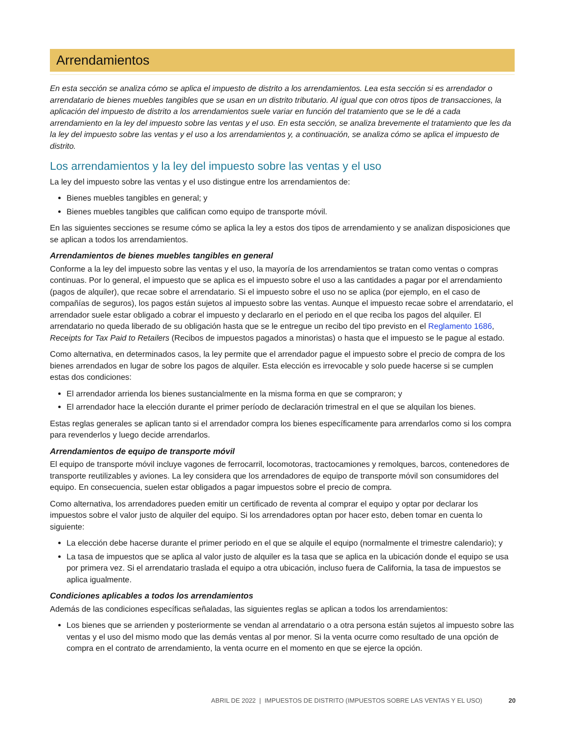Arrendamientos
En esta sección se analiza cómo se aplica el impuesto de distrito a los arrendamientos. Lea esta sección si es arrendador o arrendatario de bienes muebles tangibles que se usan en un distrito tributario. Al igual que con otros tipos de transacciones, la aplicación del impuesto de distrito a los arrendamientos suele variar en función del tratamiento que se le dé a cada arrendamiento en la ley del impuesto sobre las ventas y el uso. En esta sección, se analiza brevemente el tratamiento que les da la ley del impuesto sobre las ventas y el uso a los arrendamientos y, a continuación, se analiza cómo se aplica el impuesto de distrito.
Los arrendamientos y la ley del impuesto sobre las ventas y el uso
La ley del impuesto sobre las ventas y el uso distingue entre los arrendamientos de:
Bienes muebles tangibles en general; y
Bienes muebles tangibles que califican como equipo de transporte móvil.
En las siguientes secciones se resume cómo se aplica la ley a estos dos tipos de arrendamiento y se analizan disposiciones que se aplican a todos los arrendamientos.
Arrendamientos de bienes muebles tangibles en general
Conforme a la ley del impuesto sobre las ventas y el uso, la mayoría de los arrendamientos se tratan como ventas o compras continuas. Por lo general, el impuesto que se aplica es el impuesto sobre el uso a las cantidades a pagar por el arrendamiento (pagos de alquiler), que recae sobre el arrendatario. Si el impuesto sobre el uso no se aplica (por ejemplo, en el caso de compañías de seguros), los pagos están sujetos al impuesto sobre las ventas. Aunque el impuesto recae sobre el arrendatario, el arrendador suele estar obligado a cobrar el impuesto y declararlo en el periodo en el que reciba los pagos del alquiler. El arrendatario no queda liberado de su obligación hasta que se le entregue un recibo del tipo previsto en el Reglamento 1686, Receipts for Tax Paid to Retailers (Recibos de impuestos pagados a minoristas) o hasta que el impuesto se le pague al estado.
Como alternativa, en determinados casos, la ley permite que el arrendador pague el impuesto sobre el precio de compra de los bienes arrendados en lugar de sobre los pagos de alquiler. Esta elección es irrevocable y solo puede hacerse si se cumplen estas dos condiciones:
El arrendador arrienda los bienes sustancialmente en la misma forma en que se compraron; y
El arrendador hace la elección durante el primer período de declaración trimestral en el que se alquilan los bienes.
Estas reglas generales se aplican tanto si el arrendador compra los bienes específicamente para arrendarlos como si los compra para revenderlos y luego decide arrendarlos.
Arrendamientos de equipo de transporte móvil
El equipo de transporte móvil incluye vagones de ferrocarril, locomotoras, tractocamiones y remolques, barcos, contenedores de transporte reutilizables y aviones. La ley considera que los arrendadores de equipo de transporte móvil son consumidores del equipo. En consecuencia, suelen estar obligados a pagar impuestos sobre el precio de compra.
Como alternativa, los arrendadores pueden emitir un certificado de reventa al comprar el equipo y optar por declarar los impuestos sobre el valor justo de alquiler del equipo. Si los arrendadores optan por hacer esto, deben tomar en cuenta lo siguiente:
La elección debe hacerse durante el primer periodo en el que se alquile el equipo (normalmente el trimestre calendario); y
La tasa de impuestos que se aplica al valor justo de alquiler es la tasa que se aplica en la ubicación donde el equipo se usa por primera vez. Si el arrendatario traslada el equipo a otra ubicación, incluso fuera de California, la tasa de impuestos se aplica igualmente.
Condiciones aplicables a todos los arrendamientos
Además de las condiciones específicas señaladas, las siguientes reglas se aplican a todos los arrendamientos:
Los bienes que se arrienden y posteriormente se vendan al arrendatario o a otra persona están sujetos al impuesto sobre las ventas y el uso del mismo modo que las demás ventas al por menor. Si la venta ocurre como resultado de una opción de compra en el contrato de arrendamiento, la venta ocurre en el momento en que se ejerce la opción.
ABRIL DE 2022 | IMPUESTOS DE DISTRITO (IMPUESTOS SOBRE LAS VENTAS Y EL USO) 20